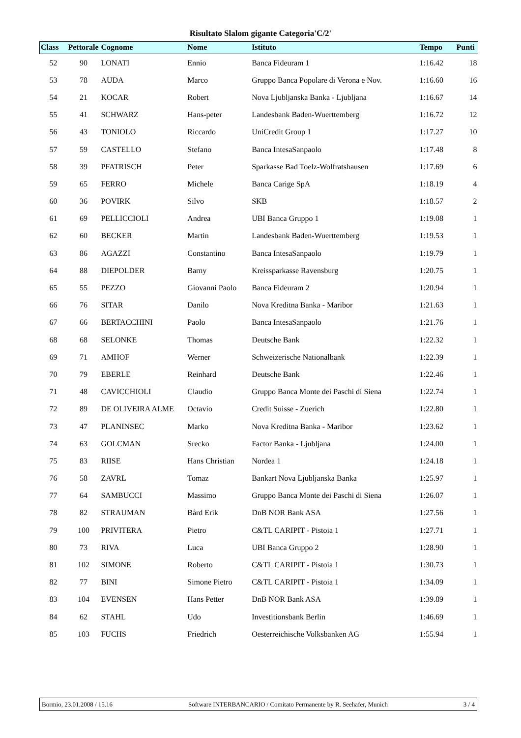Risultato Slalom gigante Categoria'C/2'
| Class | Pettorale | Cognome | Nome | Istituto | Tempo | Punti |
| --- | --- | --- | --- | --- | --- | --- |
| 52 | 90 | LONATI | Ennio | Banca Fideuram 1 | 1:16.42 | 18 |
| 53 | 78 | AUDA | Marco | Gruppo Banca Popolare di Verona e Nov. | 1:16.60 | 16 |
| 54 | 21 | KOCAR | Robert | Nova Ljubljanska Banka - Ljubljana | 1:16.67 | 14 |
| 55 | 41 | SCHWARZ | Hans-peter | Landesbank Baden-Wuerttemberg | 1:16.72 | 12 |
| 56 | 43 | TONIOLO | Riccardo | UniCredit Group 1 | 1:17.27 | 10 |
| 57 | 59 | CASTELLO | Stefano | Banca IntesaSanpaolo | 1:17.48 | 8 |
| 58 | 39 | PFATRISCH | Peter | Sparkasse Bad Toelz-Wolfratshausen | 1:17.69 | 6 |
| 59 | 65 | FERRO | Michele | Banca Carige SpA | 1:18.19 | 4 |
| 60 | 36 | POVIRK | Silvo | SKB | 1:18.57 | 2 |
| 61 | 69 | PELLICCIOLI | Andrea | UBI Banca Gruppo 1 | 1:19.08 | 1 |
| 62 | 60 | BECKER | Martin | Landesbank Baden-Wuerttemberg | 1:19.53 | 1 |
| 63 | 86 | AGAZZI | Constantino | Banca IntesaSanpaolo | 1:19.79 | 1 |
| 64 | 88 | DIEPOLDER | Barny | Kreissparkasse Ravensburg | 1:20.75 | 1 |
| 65 | 55 | PEZZO | Giovanni Paolo | Banca Fideuram 2 | 1:20.94 | 1 |
| 66 | 76 | SITAR | Danilo | Nova Kreditna Banka - Maribor | 1:21.63 | 1 |
| 67 | 66 | BERTACCHINI | Paolo | Banca IntesaSanpaolo | 1:21.76 | 1 |
| 68 | 68 | SELONKE | Thomas | Deutsche Bank | 1:22.32 | 1 |
| 69 | 71 | AMHOF | Werner | Schweizerische Nationalbank | 1:22.39 | 1 |
| 70 | 79 | EBERLE | Reinhard | Deutsche Bank | 1:22.46 | 1 |
| 71 | 48 | CAVICCHIOLI | Claudio | Gruppo Banca Monte dei Paschi di Siena | 1:22.74 | 1 |
| 72 | 89 | DE OLIVEIRA ALME | Octavio | Credit Suisse - Zuerich | 1:22.80 | 1 |
| 73 | 47 | PLANINSEC | Marko | Nova Kreditna Banka - Maribor | 1:23.62 | 1 |
| 74 | 63 | GOLCMAN | Srecko | Factor Banka - Ljubljana | 1:24.00 | 1 |
| 75 | 83 | RIISE | Hans Christian | Nordea 1 | 1:24.18 | 1 |
| 76 | 58 | ZAVRL | Tomaz | Bankart Nova Ljubljanska Banka | 1:25.97 | 1 |
| 77 | 64 | SAMBUCCI | Massimo | Gruppo Banca Monte dei Paschi di Siena | 1:26.07 | 1 |
| 78 | 82 | STRAUMAN | Bård Erik | DnB NOR Bank ASA | 1:27.56 | 1 |
| 79 | 100 | PRIVITERA | Pietro | C&TL CARIPIT - Pistoia 1 | 1:27.71 | 1 |
| 80 | 73 | RIVA | Luca | UBI Banca Gruppo 2 | 1:28.90 | 1 |
| 81 | 102 | SIMONE | Roberto | C&TL CARIPIT - Pistoia 1 | 1:30.73 | 1 |
| 82 | 77 | BINI | Simone Pietro | C&TL CARIPIT - Pistoia 1 | 1:34.09 | 1 |
| 83 | 104 | EVENSEN | Hans Petter | DnB NOR Bank ASA | 1:39.89 | 1 |
| 84 | 62 | STAHL | Udo | Investitionsbank Berlin | 1:46.69 | 1 |
| 85 | 103 | FUCHS | Friedrich | Oesterreichische Volksbanken AG | 1:55.94 | 1 |
Bormio, 23.01.2008 / 15.16 Software INTERBANCARIO / Comitato Permanente by R. Seehafer, Munich 3 / 4